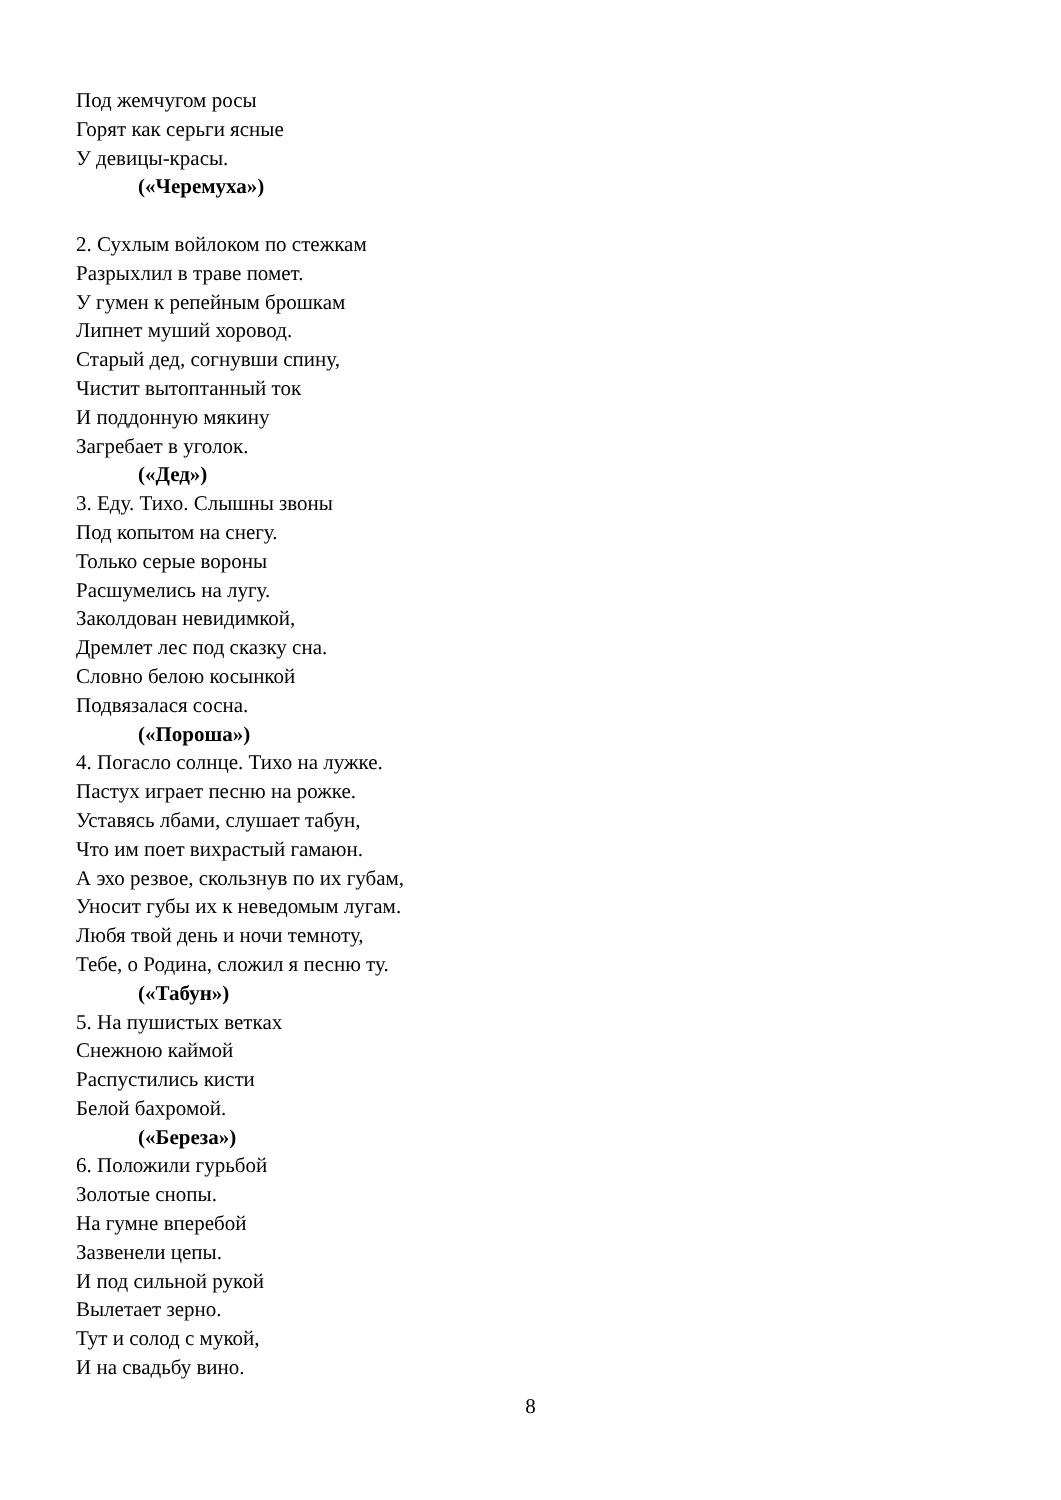Под жемчугом росы
Горят как серьги ясные
У девицы-красы.
(«Черемуха»)
2. Сухлым войлоком по стежкам
Разрыхлил в траве помет.
У гумен к репейным брошкам
Липнет муший хоровод.
Старый дед, согнувши спину,
Чистит вытоптанный ток
И поддонную мякину
Загребает в уголок.
(«Дед»)
3. Еду. Тихо. Слышны звоны
Под копытом на снегу.
Только серые вороны
Расшумелись на лугу.
Заколдован невидимкой,
Дремлет лес под сказку сна.
Словно белою косынкой
Подвязалася сосна.
(«Пороша»)
4. Погасло солнце. Тихо на лужке.
Пастух играет песню на рожке.
Уставясь лбами, слушает табун,
Что им поет вихрастый гамаюн.
А эхо резвое, скользнув по их губам,
Уносит губы их к неведомым лугам.
Любя твой день и ночи темноту,
Тебе, о Родина, сложил я песню ту.
(«Табун»)
5. На пушистых ветках
Снежною каймой
Распустились кисти
Белой бахромой.
(«Береза»)
6. Положили гурьбой
Золотые снопы.
На гумне вперебой
Зазвенели цепы.
И под сильной рукой
Вылетает зерно.
Тут и солод с мукой,
И на свадьбу вино.
8